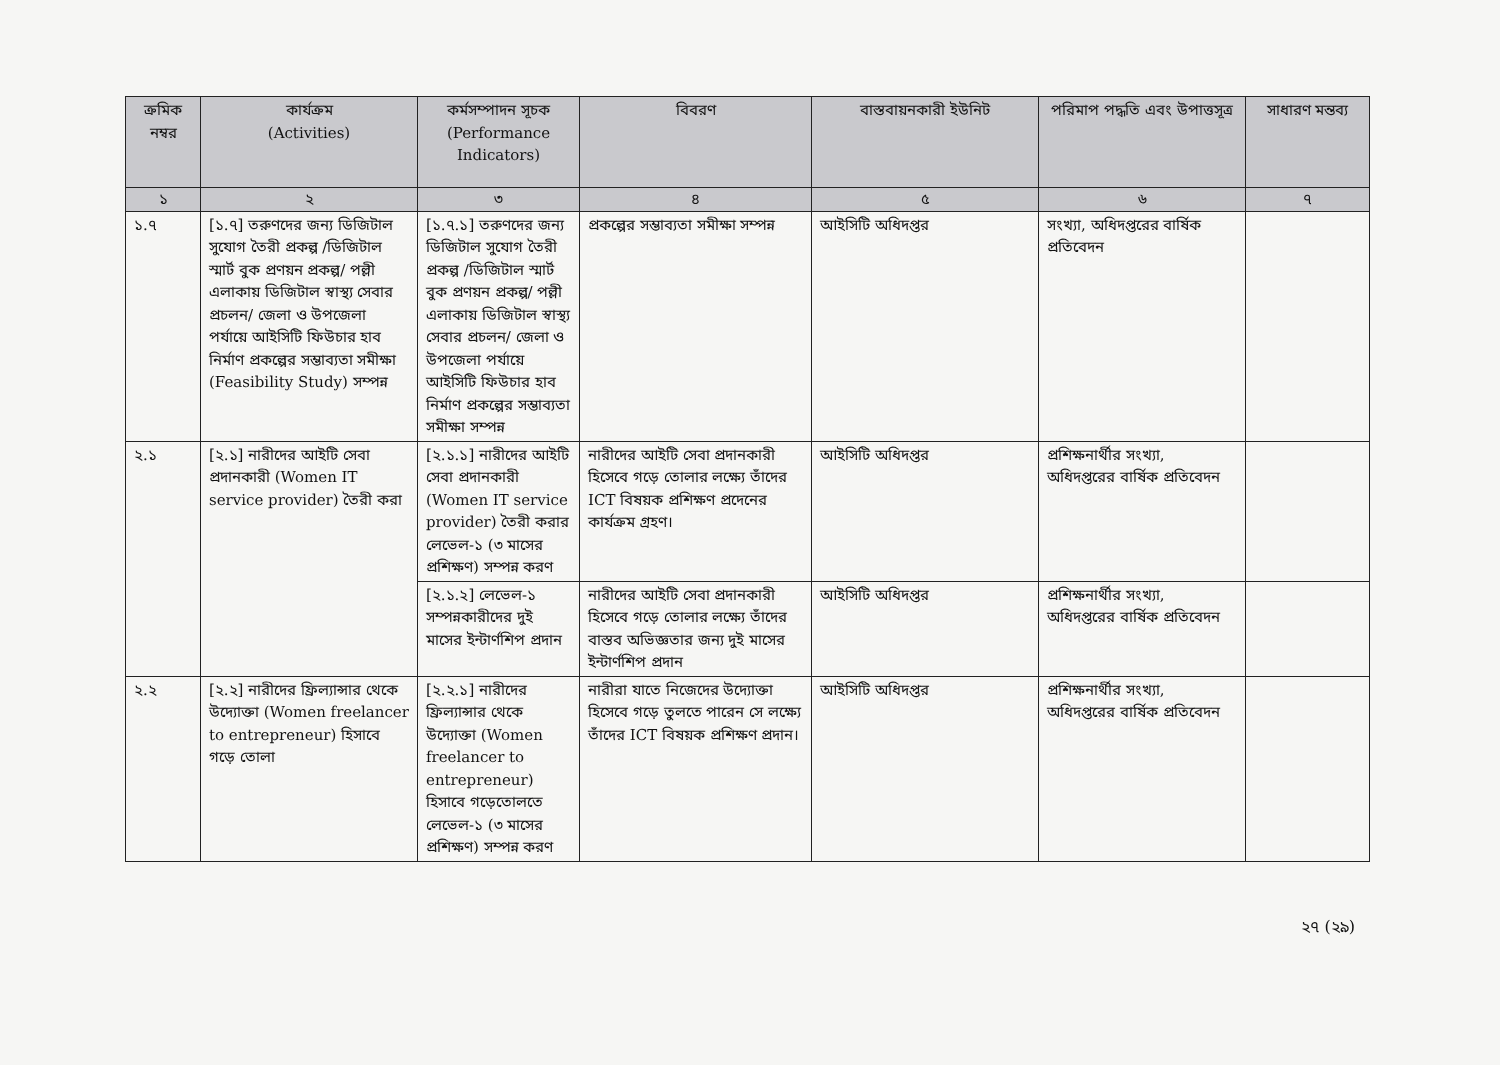| ক্রমিক নম্বর | কার্যক্রম (Activities) | কর্মসম্পাদন সূচক (Performance Indicators) | বিবরণ | বাস্তবায়নকারী ইউনিট | পরিমাপ পদ্ধতি এবং উপাত্তসূত্র | সাধারণ মন্তব্য |
| --- | --- | --- | --- | --- | --- | --- |
| ১ | ২ | ৩ | ৪ | ৫ | ৬ | ৭ |
| ১.৭ | [১.৭] তরুণদের জন্য ডিজিটাল সুযোগ তৈরী প্রকল্প /ডিজিটাল স্মার্ট বুক প্রণয়ন প্রকল্প/ পল্লী এলাকায় ডিজিটাল স্বাস্থ্য সেবার প্রচলন/ জেলা ও উপজেলা পর্যায়ে আইসিটি ফিউচার হাব নির্মাণ প্রকল্পের সম্ভাব্যতা সমীক্ষা (Feasibility Study) সম্পন্ন | [১.৭.১] তরুণদের জন্য ডিজিটাল সুযোগ তৈরী প্রকল্প /ডিজিটাল স্মার্ট বুক প্রণয়ন প্রকল্প/ পল্লী এলাকায় ডিজিটাল স্বাস্থ্য সেবার প্রচলন/ জেলা ও উপজেলা পর্যায়ে আইসিটি ফিউচার হাব নির্মাণ প্রকল্পের সম্ভাব্যতা সমীক্ষা সম্পন্ন | প্রকল্পের সম্ভাব্যতা সমীক্ষা সম্পন্ন | আইসিটি অধিদপ্তর | সংখ্যা, অধিদপ্তরের বার্ষিক প্রতিবেদন | |
| ২.১ | [২.১] নারীদের আইটি সেবা প্রদানকারী (Women IT service provider) তৈরী করা | [২.১.১] নারীদের আইটি সেবা প্রদানকারী (Women IT service provider) তৈরী করার লেভেল-১ (৩ মাসের প্রশিক্ষণ) সম্পন্ন করণ | নারীদের আইটি সেবা প্রদানকারী হিসেবে গড়ে তোলার লক্ষ্যে তাঁদের ICT বিষয়ক প্রশিক্ষণ প্রদেনের কার্যক্রম গ্রহণ। | আইসিটি অধিদপ্তর | প্রশিক্ষনার্থীর সংখ্যা, অধিদপ্তরের বার্ষিক প্রতিবেদন | |
| | | [২.১.২] লেভেল-১ সম্পন্নকারীদের দুই মাসের ইন্টার্ণশিপ প্রদান | নারীদের আইটি সেবা প্রদানকারী হিসেবে গড়ে তোলার লক্ষ্যে তাঁদের বাস্তব অভিজ্ঞতার জন্য দুই মাসের ইন্টার্ণশিপ প্রদান | আইসিটি অধিদপ্তর | প্রশিক্ষনার্থীর সংখ্যা, অধিদপ্তরের বার্ষিক প্রতিবেদন | |
| ২.২ | [২.২] নারীদের ফ্রিল্যান্সার থেকে উদ্যোক্তা (Women freelancer to entrepreneur) হিসাবে গড়ে তোলা | [২.২.১] নারীদের ফ্রিল্যান্সার থেকে উদ্যোক্তা (Women freelancer to entrepreneur) হিসাবে গড়েতোলতে লেভেল-১ (৩ মাসের প্রশিক্ষণ) সম্পন্ন করণ | নারীরা যাতে নিজেদের উদ্যোক্তা হিসেবে গড়ে তুলতে পারেন সে লক্ষ্যে তাঁদের ICT বিষয়ক প্রশিক্ষণ প্রদান। | আইসিটি অধিদপ্তর | প্রশিক্ষনার্থীর সংখ্যা, অধিদপ্তরের বার্ষিক প্রতিবেদন | |
২৭ (২৯)